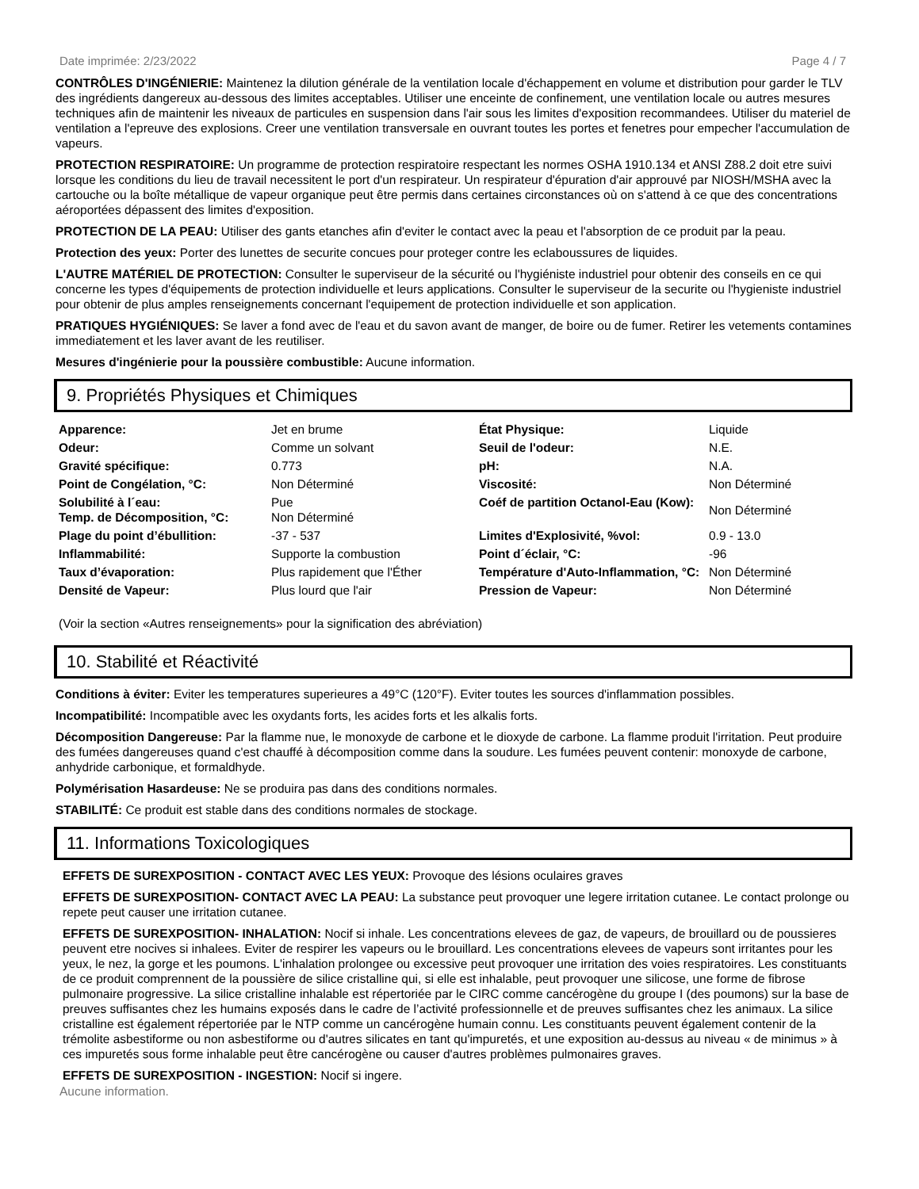Date imprimée: 2/23/2022 Page 4 / 7
CONTRÔLES D'INGÉNIERIE: Maintenez la dilution générale de la ventilation locale d'échappement en volume et distribution pour garder le TLV des ingrédients dangereux au-dessous des limites acceptables. Utiliser une enceinte de confinement, une ventilation locale ou autres mesures techniques afin de maintenir les niveaux de particules en suspension dans l'air sous les limites d'exposition recommandees. Utiliser du materiel de ventilation a l'epreuve des explosions. Creer une ventilation transversale en ouvrant toutes les portes et fenetres pour empecher l'accumulation de vapeurs.
PROTECTION RESPIRATOIRE: Un programme de protection respiratoire respectant les normes OSHA 1910.134 et ANSI Z88.2 doit etre suivi lorsque les conditions du lieu de travail necessitent le port d'un respirateur. Un respirateur d'épuration d'air approuvé par NIOSH/MSHA avec la cartouche ou la boîte métallique de vapeur organique peut être permis dans certaines circonstances où on s'attend à ce que des concentrations aéroportées dépassent des limites d'exposition.
PROTECTION DE LA PEAU: Utiliser des gants etanches afin d'eviter le contact avec la peau et l'absorption de ce produit par la peau.
Protection des yeux: Porter des lunettes de securite concues pour proteger contre les eclaboussures de liquides.
L'AUTRE MATÉRIEL DE PROTECTION: Consulter le superviseur de la sécurité ou l'hygiéniste industriel pour obtenir des conseils en ce qui concerne les types d'équipements de protection individuelle et leurs applications. Consulter le superviseur de la securite ou l'hygieniste industriel pour obtenir de plus amples renseignements concernant l'equipement de protection individuelle et son application.
PRATIQUES HYGIÉNIQUES: Se laver a fond avec de l'eau et du savon avant de manger, de boire ou de fumer. Retirer les vetements contamines immediatement et les laver avant de les reutiliser.
Mesures d'ingénierie pour la poussière combustible: Aucune information.
9. Propriétés Physiques et Chimiques
| Apparence: | Jet en brume | État Physique: | Liquide |
| Odeur: | Comme un solvant | Seuil de l'odeur: | N.E. |
| Gravité spécifique: | 0.773 | pH: | N.A. |
| Point de Congélation, °C: | Non Déterminé | Viscosité: | Non Déterminé |
| Solubilité à l´eau: Temp. de Décomposition, °C: | Pue Non Déterminé | Coéf de partition Octanol-Eau (Kow): | Non Déterminé |
| Plage du point d’ébullition: | -37 - 537 | Limites d'Explosivité, %vol: | 0.9 - 13.0 |
| Inflammabilité: | Supporte la combustion | Point d´éclair, °C: | -96 |
| Taux d’évaporation: | Plus rapidement que l'Éther | Température d'Auto-Inflammation, °C: | Non Déterminé |
| Densité de Vapeur: | Plus lourd que l'air | Pression de Vapeur: | Non Déterminé |
(Voir la section «Autres renseignements» pour la signification des abréviation)
10. Stabilité et Réactivité
Conditions à éviter: Eviter les temperatures superieures a 49°C (120°F). Eviter toutes les sources d'inflammation possibles.
Incompatibilité: Incompatible avec les oxydants forts, les acides forts et les alkalis forts.
Décomposition Dangereuse: Par la flamme nue, le monoxyde de carbone et le dioxyde de carbone. La flamme produit l'irritation. Peut produire des fumées dangereuses quand c'est chauffé à décomposition comme dans la soudure. Les fumées peuvent contenir: monoxyde de carbone, anhydride carbonique, et formaldhyde.
Polymérisation Hasardeuse: Ne se produira pas dans des conditions normales.
STABILITÉ: Ce produit est stable dans des conditions normales de stockage.
11. Informations Toxicologiques
EFFETS DE SUREXPOSITION - CONTACT AVEC LES YEUX: Provoque des lésions oculaires graves
EFFETS DE SUREXPOSITION- CONTACT AVEC LA PEAU: La substance peut provoquer une legere irritation cutanee. Le contact prolonge ou repete peut causer une irritation cutanee.
EFFETS DE SUREXPOSITION- INHALATION: Nocif si inhale. Les concentrations elevees de gaz, de vapeurs, de brouillard ou de poussieres peuvent etre nocives si inhalees. Eviter de respirer les vapeurs ou le brouillard. Les concentrations elevees de vapeurs sont irritantes pour les yeux, le nez, la gorge et les poumons. L'inhalation prolongee ou excessive peut provoquer une irritation des voies respiratoires. Les constituants de ce produit comprennent de la poussière de silice cristalline qui, si elle est inhalable, peut provoquer une silicose, une forme de fibrose pulmonaire progressive. La silice cristalline inhalable est répertoriée par le CIRC comme cancérogène du groupe I (des poumons) sur la base de preuves suffisantes chez les humains exposés dans le cadre de l’activité professionnelle et de preuves suffisantes chez les animaux. La silice cristalline est également répertoriée par le NTP comme un cancérogène humain connu. Les constituants peuvent également contenir de la trémolite asbestiforme ou non asbestiforme ou d'autres silicates en tant qu'impuretés, et une exposition au-dessus au niveau « de minimus » à ces impuretés sous forme inhalable peut être cancérogène ou causer d'autres problèmes pulmonaires graves.
EFFETS DE SUREXPOSITION - INGESTION: Nocif si ingere.
Aucune information.